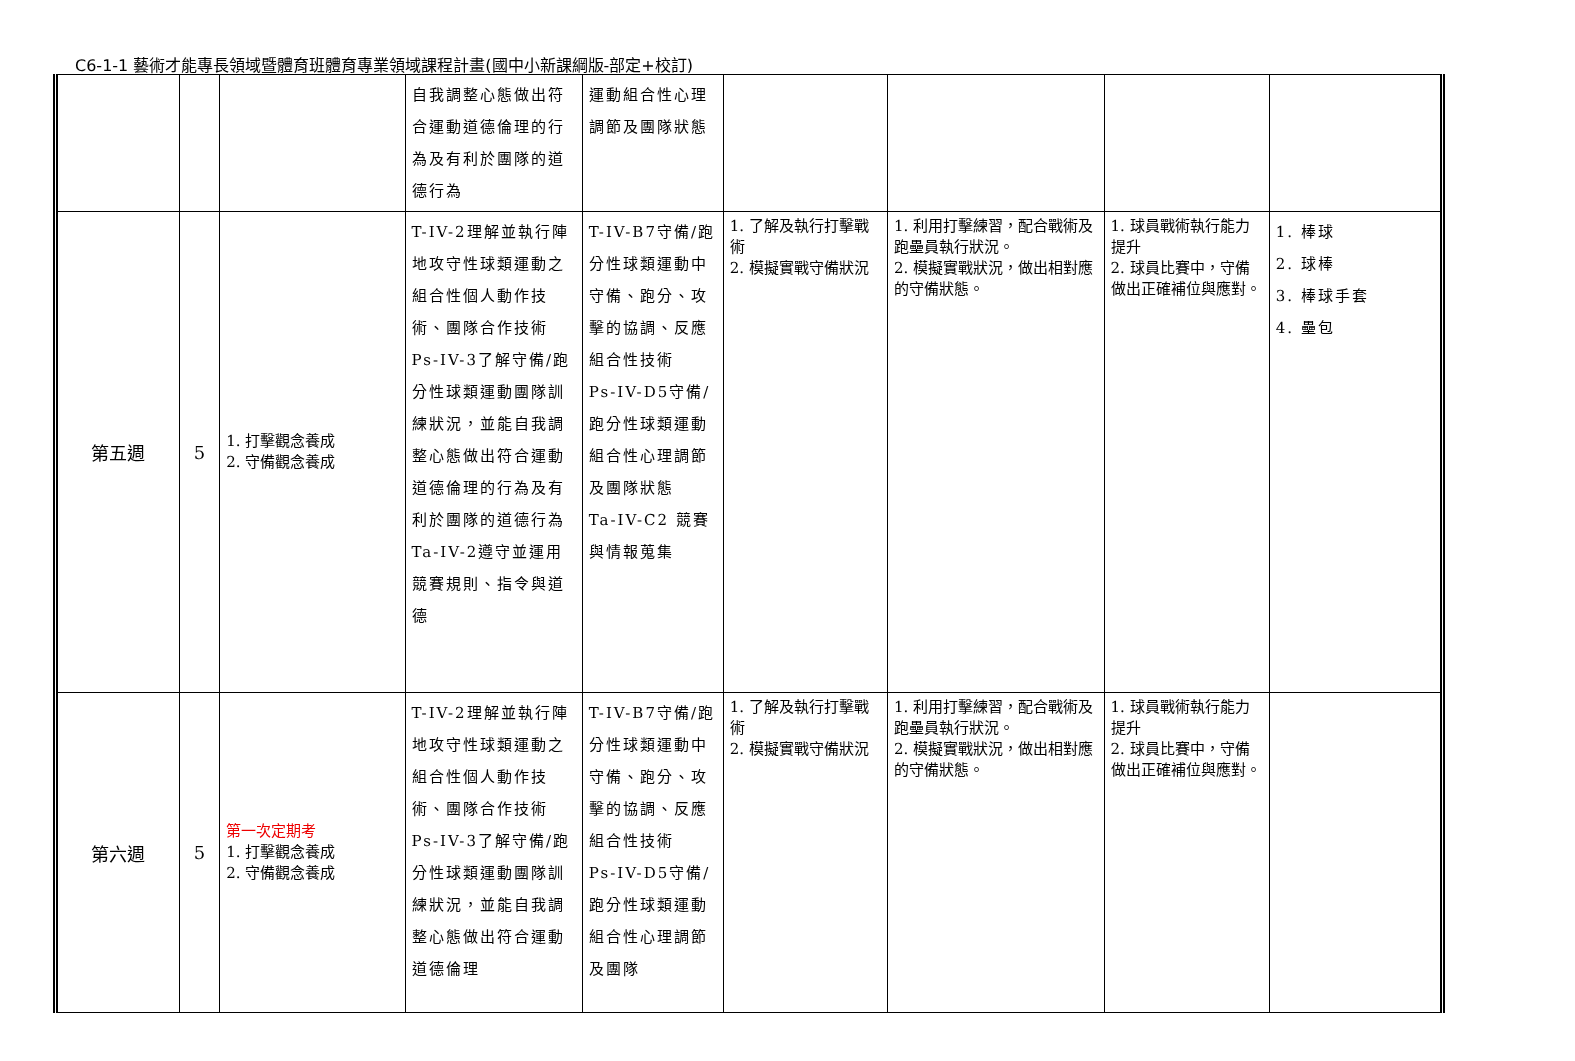C6-1-1 藝術才能專長領域暨體育班體育專業領域課程計畫(國中小新課綱版-部定+校訂)
| | | | 自我調整心態做出符合運動道德倫理的行為及有利於團隊的道德行為 | 運動組合性心理調節及團隊狀態 | | | | |
| 第五週 | 5 | 1. 打擊觀念養成 2. 守備觀念養成 | T-IV-2理解並執行陣地攻守性球類運動之組合性個人動作技術、團隊合作技術 Ps-IV-3了解守備/跑分性球類運動團隊訓練狀況，並能自我調整心態做出符合運動道德倫理的行為及有利於團隊的道德行為 Ta-IV-2遵守並運用競賽規則、指令與道德 | T-IV-B7守備/跑分性球類運動中守備、跑分、攻擊的協調、反應組合性技術 Ps-IV-D5守備/跑分性球類運動組合性心理調節及團隊狀態 Ta-IV-C2 競賽與情報蒐集 | 1. 了解及執行打擊戰術 2. 模擬實戰守備狀況 | 1. 利用打擊練習，配合戰術及跑壘員執行狀況。 2. 模擬實戰狀況，做出相對應的守備狀態。 | 1. 球員戰術執行能力提升 2. 球員比賽中，守備做出正確補位與應對。 | 1. 棒球 2. 球棒 3. 棒球手套 4. 壘包 |
| 第六週 | 5 | 第一次定期考 1. 打擊觀念養成 2. 守備觀念養成 | T-IV-2理解並執行陣地攻守性球類運動之組合性個人動作技術、團隊合作技術 Ps-IV-3了解守備/跑分性球類運動團隊訓練狀況，並能自我調整心態做出符合運動道德倫理 | T-IV-B7守備/跑分性球類運動中守備、跑分、攻擊的協調、反應組合性技術 Ps-IV-D5守備/跑分性球類運動組合性心理調節及團隊 | 1. 了解及執行打擊戰術 2. 模擬實戰守備狀況 | 1. 利用打擊練習，配合戰術及跑壘員執行狀況。 2. 模擬實戰狀況，做出相對應的守備狀態。 | 1. 球員戰術執行能力提升 2. 球員比賽中，守備做出正確補位與應對。 | |